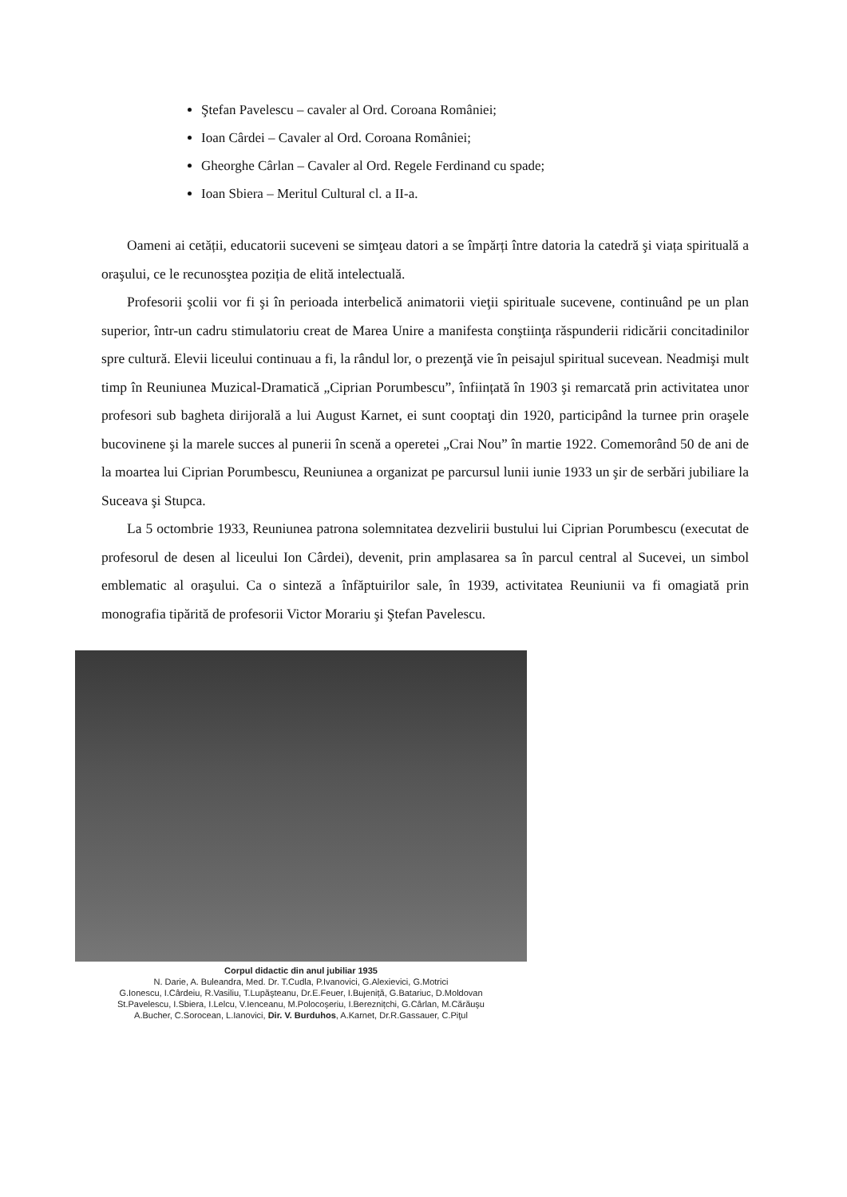Ştefan Pavelescu – cavaler al Ord. Coroana României;
Ioan Cârdei – Cavaler al Ord. Coroana României;
Gheorghe Cârlan – Cavaler al Ord. Regele Ferdinand cu spade;
Ioan Sbiera – Meritul Cultural cl. a II-a.
Oameni ai cetății, educatorii suceveni se simţeau datori a se împărți între datoria la catedră şi viața spirituală a oraşului, ce le recunosştea poziția de elită intelectuală.
Profesorii şcolii vor fi şi în perioada interbelică animatorii vieţii spirituale sucevene, continuând pe un plan superior, într-un cadru stimulatoriu creat de Marea Unire a manifesta conştiinţa răspunderii ridicării concitadinilor spre cultură. Elevii liceului continuau a fi, la rândul lor, o prezenţă vie în peisajul spiritual sucevean. Neadmişi mult timp în Reuniunea Muzical-Dramatică „Ciprian Porumbescu”, înființată în 1903 şi remarcată prin activitatea unor profesori sub bagheta dirijorală a lui August Karnet, ei sunt cooptaţi din 1920, participând la turnee prin oraşele bucovinene şi la marele succes al punerii în scenă a operetei „Crai Nou” în martie 1922. Comemorând 50 de ani de la moartea lui Ciprian Porumbescu, Reuniunea a organizat pe parcursul lunii iunie 1933 un şir de serbări jubiliare la Suceava şi Stupca.
La 5 octombrie 1933, Reuniunea patrona solemnitatea dezvelirii bustului lui Ciprian Porumbescu (executat de profesorul de desen al liceului Ion Cârdei), devenit, prin amplasarea sa în parcul central al Sucevei, un simbol emblematic al oraşului. Ca o sinteză a înfăptuirilor sale, în 1939, activitatea Reuniunii va fi omagiată prin monografia tipărită de profesorii Victor Morariu şi Ştefan Pavelescu.
Corpul didactic din anul jubiliar 1935
N. Darie, A. Buleandra, Med. Dr. T.Cudla, P.Ivanovici, G.Alexievici, G.Motrici
G.Ionescu, I.Cârdeiu, R.Vasiliu, T.Lupăşteanu, Dr.E.Feuer, I.Bujeniță, G.Batariuc, D.Moldovan
St.Pavelescu, I.Sbiera, I.Lelcu, V.Ienceanu, M.Polocoşeriu, I.Bereznițchi, G.Cârlan, M.Cărăuşu
A.Bucher, C.Sorocean, L.Ianovici, Dir. V. Burduhos, A.Karnet, Dr.R.Gassauer, C.Piţul